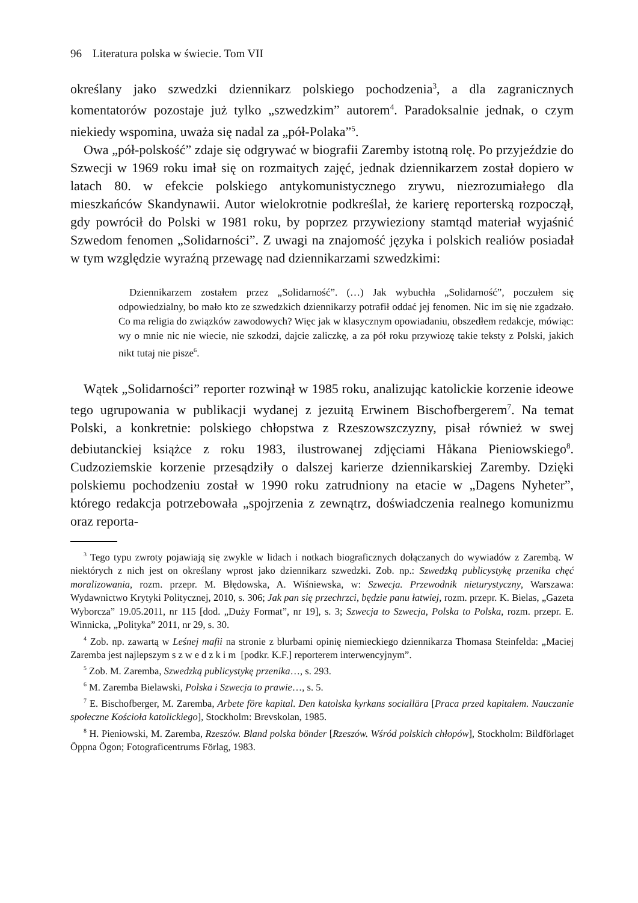96 Literatura polska w świecie. Tom VII
określany jako szwedzki dziennikarz polskiego pochodzenia<sup>3</sup>, a dla zagranicznych komentatorów pozostaje już tylko „szwedzkim” autorem<sup>4</sup>. Paradoksalnie jednak, o czym niekiedy wspomina, uważa się nadal za „pół-Polaka”<sup>5</sup>.
Owa „pół-polskość” zdaje się odgrywać w biografii Zaremby istotną rolę. Po przyjeździe do Szwecji w 1969 roku imał się on rozmaitych zajęć, jednak dziennikarzem został dopiero w latach 80. w efekcie polskiego antykomunistycznego zrywu, niezrozumiałego dla mieszkańców Skandynawii. Autor wielokrotnie podkreślał, że karierę reporterską rozpoczął, gdy powrócił do Polski w 1981 roku, by poprzez przywieziony stamtąd materiał wyjaśnić Szwedom fenomen „Solidarności”. Z uwagi na znajomość języka i polskich realiów posiadał w tym względzie wyraźną przewagę nad dziennikarzami szwedzkimi:
Dziennikarzem zostałem przez „Solidarność”. (…) Jak wybuchła „Solidarność”, poczułem się odpowiedzialny, bo mało kto ze szwedzkich dziennikarzy potrafił oddać jej fenomen. Nic im się nie zgadzało. Co ma religia do związków zawodowych? Więc jak w klasycznym opowiadaniu, obszedłem redakcje, mówiąc: wy o mnie nic nie wiecie, nie szkodzi, dajcie zaliczkę, a za pół roku przywiozę takie teksty z Polski, jakich nikt tutaj nie pisze<sup>6</sup>.
Wątek „Solidarności” reporter rozwinął w 1985 roku, analizując katolickie korzenie ideowe tego ugrupowania w publikacji wydanej z jezuitą Erwinem Bischofbergerem<sup>7</sup>. Na temat Polski, a konkretnie: polskiego chłopstwa z Rzeszowszczyzny, pisał również w swej debiutanckiej książce z roku 1983, ilustrowanej zdjęciami Håkana Pieniowskiego<sup>8</sup>. Cudzoziemskie korzenie przesądziły o dalszej karierze dziennikarskiej Zaremby. Dzięki polskiemu pochodzeniu został w 1990 roku zatrudniony na etacie w „Dagens Nyheter”, którego redakcja potrzebowała „spojrzenia z zewnątrz, doświadczenia realnego komunizmu oraz reporta-
<sup>3</sup> Tego typu zwroty pojawiają się zwykle w lidach i notkach biograficznych dołączanych do wywiadów z Zarembą. W niektórych z nich jest on określany wprost jako dziennikarz szwedzki. Zob. np.: Szwedzką publicystykę przenika chęć moralizowania, rozm. przepr. M. Błędowska, A. Wiśniewska, w: Szwecja. Przewodnik nieturystyczny, Warszawa: Wydawnictwo Krytyki Politycznej, 2010, s. 306; Jak pan się przechrzci, będzie panu łatwiej, rozm. przepr. K. Bielas, „Gazeta Wyborcza” 19.05.2011, nr 115 [dod. „Duży Format”, nr 19], s. 3; Szwecja to Szwecja, Polska to Polska, rozm. przepr. E. Winnicka, „Polityka” 2011, nr 29, s. 30.
<sup>4</sup> Zob. np. zawartą w Leśnej mafii na stronie z blurbami opinię niemieckiego dziennikarza Thomasa Steinfelda: „Maciej Zaremba jest najlepszym szwedzkim [podkr. K.F.] reporterem interwencyjnym”.
<sup>5</sup> Zob. M. Zaremba, Szwedzką publicystykę przenika…, s. 293.
<sup>6</sup> M. Zaremba Bielawski, Polska i Szwecja to prawie…, s. 5.
<sup>7</sup> E. Bischofberger, M. Zaremba, Arbete före kapital. Den katolska kyrkans sociallära [Praca przed kapitałem. Nauczanie społeczne Kościoła katolickiego], Stockholm: Brevskolan, 1985.
<sup>8</sup> H. Pieniowski, M. Zaremba, Rzeszów. Bland polska bönder [Rzeszów. Wśród polskich chłopów], Stockholm: Bildförlaget Öppna Ögon; Fotograficentrums Förlag, 1983.